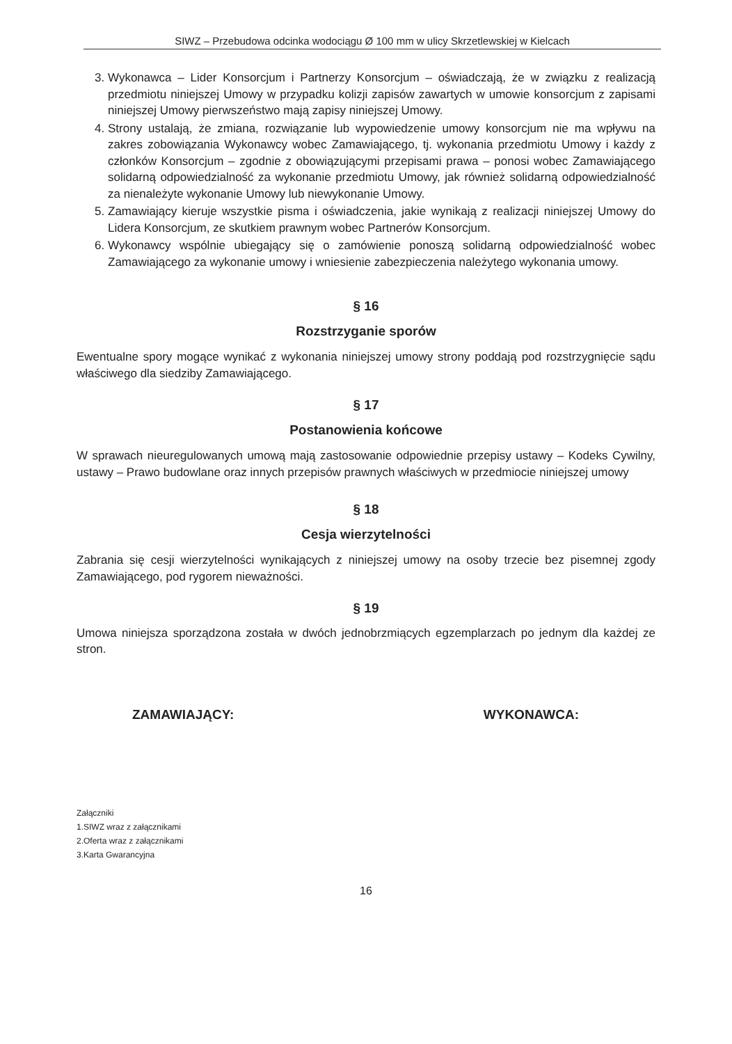SIWZ – Przebudowa odcinka wodociągu Ø 100 mm w ulicy Skrzetlewskiej w Kielcach
3. Wykonawca – Lider Konsorcjum i Partnerzy Konsorcjum – oświadczają, że w związku z realizacją przedmiotu niniejszej Umowy w przypadku kolizji zapisów zawartych w umowie konsorcjum z zapisami niniejszej Umowy pierwszeństwo mają zapisy niniejszej Umowy.
4. Strony ustalają, że zmiana, rozwiązanie lub wypowiedzenie umowy konsorcjum nie ma wpływu na zakres zobowiązania Wykonawcy wobec Zamawiającego, tj. wykonania przedmiotu Umowy i każdy z członków Konsorcjum – zgodnie z obowiązującymi przepisami prawa – ponosi wobec Zamawiającego solidarną odpowiedzialność za wykonanie przedmiotu Umowy, jak również solidarną odpowiedzialność za nienależyte wykonanie Umowy lub niewykonanie Umowy.
5. Zamawiający kieruje wszystkie pisma i oświadczenia, jakie wynikają z realizacji niniejszej Umowy do Lidera Konsorcjum, ze skutkiem prawnym wobec Partnerów Konsorcjum.
6. Wykonawcy wspólnie ubiegający się o zamówienie ponoszą solidarną odpowiedzialność wobec Zamawiającego za wykonanie umowy i wniesienie zabezpieczenia należytego wykonania umowy.
§ 16
Rozstrzyganie sporów
Ewentualne spory mogące wynikać z wykonania niniejszej umowy strony poddają pod rozstrzygnięcie sądu właściwego dla siedziby Zamawiającego.
§ 17
Postanowienia końcowe
W sprawach nieuregulowanych umową mają zastosowanie odpowiednie przepisy ustawy – Kodeks Cywilny, ustawy – Prawo budowlane oraz innych przepisów prawnych właściwych w przedmiocie niniejszej umowy
§ 18
Cesja wierzytelności
Zabrania się cesji wierzytelności wynikających z niniejszej umowy na osoby trzecie bez pisemnej zgody Zamawiającego, pod rygorem nieważności.
§ 19
Umowa niniejsza sporządzona została w dwóch jednobrzmiących egzemplarzach po jednym dla każdej ze stron.
ZAMAWIAJĄCY: WYKONAWCA:
Załączniki
1.SIWZ wraz z załącznikami
2.Oferta wraz z załącznikami
3.Karta Gwarancyjna
16